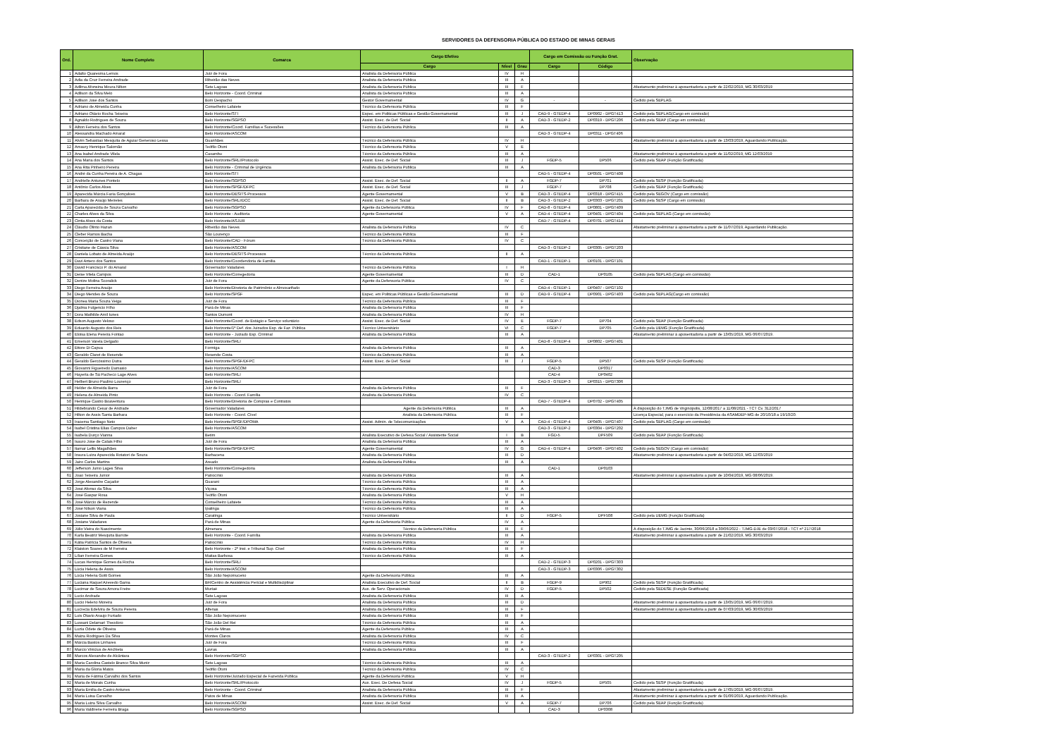SERVIDORES DA DEFENSORIA PÚBLICA DO ESTADO DE MINAS GERAIS
| Ord. | Nome Completo | Comarca | Cargo Efetivo | | | Cargo em Comissão ou Função Grat. | | Observação |
| --- | --- | --- | --- | --- | --- | --- | --- | --- |
| | | | Cargo | Nível | Grau | Cargo | Código | |
| 1 | Adalto Quaresma Lemos | Juiz de Fora | Analista da Defensoria Pública | IV | H | | | |
| 2 | Adia da Cruz Ferreira Andrade | Ribeirão das Neves | Analista da Defensoria Pública | III | A | | | |
| 3 | Adilma Afonsina Moura Nilton | Sete Lagoas | Analista da Defensoria Pública | III | F | | | Afastamento preliminar à aposentadoria a partir de 22/02/2019, MG 30/03/2019 |
| 4 | Adilson da Silva Melo | Belo Horizonte - Coord. Criminal | Analista da Defensoria Pública | III | A | | | |
| 5 | Adilson José dos Santos | Bom Despacho | Gestor Governamental | IV | G | - | - | Cedido pela SEPLAG |
| 6 | Adriano de Almeida Cunha | Conselheiro Lafaiete | Técnico da Defensoria Pública | III | F | | | |
| 7 | Adriano Otávio Rocha Teixeira | Belo Horizonte/STI | Espec. em Politicas Públicas e Gestão Governamental | III | J | CAD-9 - GTEDP-4 | DP0902 - DPGT413 | Cedido pela SEPLAG(Cargo em comissão) |
| 8 | Agnaldo Rodrigues de Souza | Belo Horizonte/SGPSO | Assist. Exec. de Def. Social | II | A | CAD-3 - GTEDP-2 | DP0319 - DPGT206 | Cedido pela SEAP (Cargo em comissão) |
| 9 | Ailton Ferreira dos Santos | Belo Horizonte/Coord. Famílias e Sucessões | Técnico da Defensoria Pública | III | A | | | |
| 10 | Alessandra Machado Amaral | Belo Horizonte/ASCOM | | | | CAD-3 - GTEDP-4 | DP0311 - DPGT406 | |
| 11 | Alvim Sebastiao Mesquita de Aguiar Generoso Lessa | Guanhães | Técnico da Defensoria Pública | IV | H | | | Afastamento preliminar à aposentadoria a partir de 13/03/2019, Aguardando Publicação. |
| 12 | Amaury Henrique Salomão | Teófilo Otoni | Técnico da Defensoria Pública | V | E | | | |
| 13 | Ana Isabel Andrade Vilela | Caxambu | Técnico da Defensoria Pública | III | A | | | Afastamento preliminar à aposentadoria a partir de 11/02/2019, MG 12/03/2019 |
| 14 | Ana Maria dos Santos | Belo Horizonte/SRLI/Protocolo | Assist. Exec. de Def. Social | III | J | FGDP-5 | DP506 | Cedido pela SEAP (Função Gratificada) |
| 15 | Ana Rita Pinheiro Pereira | Belo Horizonte - Criminal de Urgência | Analista da Defensoria Pública | III | A | | | |
| 16 | André da Cunha Pereira de A. Chagas | Belo Horizonte/STI | | | | CAD-5 - GTEDP-4 | DP0501 - DPGT408 | |
| 17 | Andrielle Antunes Pontelo | Belo Horizonte/SGPSO | Assist. Exec. de Def. Social | II | A | FGDP-7 | DP701 | Cedido pela SESP (Função Gratificada) |
| 18 | Antônio Carlos Alves | Belo Horizonte/SPGF/DFPC | Assist. Exec. de Def. Social | III | J | FGDP-7 | DP708 | Cedido pela SEAP (Função Gratificada) |
| 19 | Aparecida Márcia Faria Gonçalves | Belo Horizonte/DESITS-Processos | Agente Governamental | V | B | CAD-3 - GTEDP-4 | DP0318 - DPGT415 | Cedido pela SEGOV (Cargo em comissão) |
| 20 | Barbara de Araújo Meireles | Belo Horizonte/SRLI/DCC | Assist. Exec. de Def. Social | II | B | CAD-3 - GTEDP-2 | DP0303 - DPGT201 | Cedido pela SESP (Cargo em comissão) |
| 21 | Carla Aparecida de Souza Carvalho | Belo Horizonte/SGPSO | Agente da Defensoria Pública | IV | F | CAD-8 - GTEDP-4 | DP0801 - DPGT409 | |
| 22 | Charles Alves da Silva | Belo Horizonte - Auditoria | Agente Governamental | V | A | CAD-4 - GTEDP-4 | DP0401 - DPGT404 | Cedido pela SEPLAG (Cargo em comissão) |
| 23 | Cintia Alves da Costa | Belo Horizonte/ASJUR | | | | CAD-7 - GTEDP-4 | DP0701 - DPGT414 | |
| 24 | Cláudio Olinto Hazan | Ribeirão das Neves | Analista da Defensoria Pública | IV | C | | | Afastamento preliminar à aposentadoria a partir de 11/07/2019, Aguardando Publicação. |
| 25 | Cleber Ramos Bacha | São Lourenço | Técnico da Defensoria Pública | III | F | | | |
| 26 | Conceição de Castro Viana | Belo Horizonte/CAD - Fórum | Técnico da Defensoria Pública | IV | C | | | |
| 27 | Cristiane de Cássia Silva | Belo Horizonte/ASCOM | | | | CAD-3 - GTEDP-2 | DP0305 - DPGT203 | |
| 28 | Daniela Lobato de Almeida Araújo | Belo Horizonte/DESITS-Processos | Técnico da Defensoria Pública | II | A | | | |
| 29 | Davi Antero dos Santos | Belo Horizonte/Coordendoria de Familia | | | | CAD-1 - GTEDP-1 | DP0101 - DPGT101 | |
| 30 | David Francisco P. do Amaral | Governador Valadares | Técnico da Defensoria Pública | I | H | | | |
| 31 | Deise Vilela Campos | Belo Horizonte/Corregedoria | Agente Governamental | III | D | CAD-1 | DP0105 | Cedido pela SEPLAG (Cargo em comissão) |
| 32 | Denize Molina Scoralick | Juiz de Fora | Agente da Defensoria Pública | IV | C | | | |
| 33 | Diego Ferreira Araújo | Belo Horizonte/Diretoria de Patrimônio e Almoxarifado | | | | CAD-4 - GTEDP-1 | DP0407 - DPGT102 | |
| 34 | Diego Mendes de Souza | Belo Horizonte/SPGF | Espec. em Politicas Públicas e Gestão Governamental | III | D | CAD-9 - GTEDP-4 | DP0901 - DPGT403 | Cedido pela SEPLAG(Cargo em comissão) |
| 35 | Dionea Maria Souza Veiga | Juiz de Fora | Técnico da Defensoria Pública | III | F | | | |
| 36 | Djalma Fulgencio Filho | Pará de Minas | Analista da Defensoria Pública | III | F | | | |
| 37 | Dora Mathilde Amil Iunes | Santos Dumont | Analista da Defensoria Pública | IV | H | | | |
| 38 | Edson Augusto Veloso | Belo Horizonte/Coord. de Estágio e Serviço voluntário | Assist. Exec. de Def. Social | IV | E | FGDP-7 | DP704 | Cedido pela SEAP (Função Gratificada) |
| 39 | Eduardo Augusto dos Reis | Belo Horizonte/1ª Def. dos Juizados Esp. de Faz. Pública | Técnico Universitário | VI | C | FGDP-7 | DP705 | Cedido pela UEMG (Função Gratificada) |
| 40 | Eloisa Elena Pereira Fontao | Belo Horizonte - Juizado Esp. Criminal | Analista da Defensoria Pública | III | A | | | Afastamento preliminar à aposentadoria a partir de 13/05/2019, MG 06/07/2019. |
| 41 | Emerson Varela Delgado | Belo Horizonte/SRLI | | | | CAD-8 - GTEDP-4 | DP0802 - DPGT401 | |
| 42 | Ettore Di Capua | Formiga | Analista da Defensoria Pública | III | A | | | |
| 43 | Geraldo Claret de Resende | Resende Costa | Técnico da Defensoria Pública | III | A | | | |
| 44 | Geraldo Gercóssimo Dutra | Belo Horizonte/SPGF/DFPC | Assist. Exec. de Def. Social | III | J | FGDP-5 | DP507 | Cedido pela SESP (Função Gratificada) |
| 45 | Giovanni Figueiredo Damasio | Belo Horizonte/ASCOM | | | | CAD-3 | DP0317 | |
| 46 | Hayerta de Sá Pacheco Lage Alves | Belo Horizonte/SRLI | | | | CAD-4 | DP0402 | |
| 47 | Helbert Bruno Paulino Lourenço | Belo Horizonte/SRLI | | | | CAD-3 - GTEDP-3 | DP0315 - DPGT306 | |
| 48 | Helder de Almeida Barra | Juiz de Fora | Analista da Defensoria Pública | III | F | | | |
| 49 | Helena de Almeida Pinto | Belo Horizonte - Coord. Família | Analista da Defensoria Pública | IV | C | | | |
| 50 | Henrique Castro Boaventura | Belo Horizonte/Diretoria de Compras e Contratos | | | | CAD-7 - GTEDP-4 | DP0702 - DPGT405 | |
| 51 | Hildebrando Cesar de Andrade | Governador Valadares | Agente da Defensoria Pública | III | A | | | À disposição do TJMG de Virginópolis, 12/08/2017 a 11/08/2021 - TCT Cv. 312/2017 |
| 52 | Hilton de Assis Santa Barbara | Belo Horizonte - Coord. Cível | Analista da Defensoria Pública | III | F | | | Licença Especial, para o exercício da Presidência da ASAMDEP-MG de 20/10/18 a 19/10/20. |
| 53 | Iracema Santiago Neto | Belo Horizonte/SPGF/DPOMA | Assist. Admin. de Telecomunicações | V | A | CAD-4 - GTEDP-4 | DP0405 - DPGT407 | Cedido pela SEPLAG (Cargo em comissão) |
| 54 | Isabel Cristina Elias Campos Daher | Belo Horizonte/ASCOM | | | | CAD-3 - GTEDP-2 | DP0304 - DPGT202 | |
| 55 | Isabela Durço Vianna | Betim | Analista Executivo de Defesa Social / Assistente Social | I | B | FGD-5 | DPF509 | Cedido pela SEAP (Função Gratificada) |
| 56 | Isauro Jose de Calais Filho | Juiz de Fora | Analista da Defensoria Pública | III | A | | | |
| 57 | Itamar Lellis Magalhães | Belo Horizonte/SPGF/DFPC | Agente Governamental | IV | G | CAD-4 - GTEDP-4 | DP0406 - DPGT402 | Cedido pela SEGOV (Cargo em comissão) |
| 58 | Izaura Luiza Aparecida Rotatori de Souza | Barbacena | Analista da Defensoria Pública | III | D | | | Afastamento preliminar à aposentadoria a partir de 04/02/2019, MG 12/03/2019 |
| 59 | Jairo Carlos Martins | Areado | Analista da Defensoria Pública | III | A | | | |
| 60 | Jefferson Junio Lages Silva | Belo Horizonte/Corregedoria | | | | CAD-1 | DP0103 | |
| 61 | Joao Teixeira Junior | Patrocínio | Analista da Defensoria Pública | III | A | | | Afastamento preliminar à aposentadoria a partir de 10/04/2019, MG 08/06/2019. |
| 62 | Jorge Alexandre Caçador | Guarani | Técnico da Defensoria Pública | III | A | | | |
| 63 | José Afonso da Silva | Viçosa | Técnico da Defensoria Pública | III | A | | | |
| 64 | José Gaspar Rosa | Teófilo Otoni | Analista da Defensoria Pública | V | H | | | |
| 65 | José Márcio de Rezende | Conselheiro Lafaiete | Técnico da Defensoria Pública | III | A | | | |
| 66 | José Nilson Viana | Ipatinga | Técnico da Defensoria Pública | III | A | | | |
| 67 | Josiane Silva de Paula | Caratinga | Técnico Universitário | II | D | FGDP-5 | DPF508 | Cedido pela UEMG (Função Gratificada) |
| 68 | Josiane Valadares | Pará de Minas | Agente da Defensoria Pública | IV | A | | | |
| 69 | Júlio Vieira do Nascimento | Almenara | Técnico da Defensoria Pública | III | F | | | À disposição do TJMG de Jacinto, 30/06/2018 a 30/06/2022 - TJMG-DJE de 03/07/2018 - TCT nº 217/2018 |
| 70 | Karla Beatriz Mesquita Barrote | Belo Horizonte - Coord. Família | Analista da Defensoria Pública | III | A | | | Afastamento preliminar à aposentadoria a partir de 21/02/2019, MG 30/03/2019 |
| 71 | Kátia Patrícia Santos de Oliveira | Patrocínio | Técnico da Defensoria Pública | IV | H | | | |
| 72 | Klaiston Soares de M Ferreira | Belo Horizonte - 2ª Inst. e Tribunal Sup. Cível | Analista da Defensoria Pública | III | F | | | |
| 73 | Lílian Ferreira Gomes | Matias Barbosa | Técnico da Defensoria Pública | III | A | | | |
| 74 | Lucas Henrique Gomes da Rocha | Belo Horizonte/SRLI | | | | CAD-2 - GTEDP-3 | DP0201 - DPGT303 | |
| 75 | Lúcia Helena de Assis | Belo Horizonte/ASCOM | | | | CAD-3 - GTEDP-3 | DP0306 - DPGT302 | |
| 76 | Lúcia Helena Gotti Gomes | São João Nepomuceno | Agente da Defensoria Pública | III | A | | | |
| 77 | Luciana Raquel Azevedo Gama | BH/Centro de Assistência Pericial e Multidisciplinar | Analista Executivo de Def. Social | II | B | FGDP-9 | DP902 | Cedido pela SESP (Função Gratificada) |
| 78 | Lucimar de Souza Amora Freire | Muriaé | Aux. de Serv. Operacionais | IV | D | FGDP-5 | DP502 | Cedido pela SEDESE (Função Gratificada) |
| 79 | Lucio Andrade | Sete Lagoas | Analista da Defensoria Pública | III | A | | | |
| 80 | Lucio Heleno Moreira | Juiz de Fora | Analista da Defensoria Pública | III | D | | | Afastamento preliminar à aposentadoria a partir de 13/05/2019, MG 06/07/2019. |
| 81 | Lucrecia Edelvira de Souza Pereira | Alfenas | Analista da Defensoria Pública | III | F | | | Afastamento preliminar à aposentadoria a partir de 07/03/2019, MG 30/03/2019 |
| 82 | Luis Otavio Araujo Furtado | São João Nepomuceno | Analista da Defensoria Pública | III | F | | | |
| 83 | Lussani Delamari Theodoro | São João Del Rei | Técnico da Defensoria Pública | III | A | | | |
| 84 | Luzia Odete de Oliveira | Pará de Minas | Agente da Defensoria Pública | III | A | | | |
| 85 | Maiza Rodrigues Da Silva | Montes Claros | Analista da Defensoria Pública | IV | C | | | |
| 86 | Márcia Bastos Linhares | Juiz de Fora | Técnico da Defensoria Pública | III | F | | | |
| 87 | Marcio Vinicius de Anchieta | Lavras | Analista da Defensoria Pública | III | A | | | |
| 88 | Marcos Alexandre de Alcântara | Belo Horizonte/SGPSO | | | | CAD-3 - GTEDP-2 | DP0301 - DPGT205 | |
| 89 | Maria Carolina Castelo Branco Silva Muniz | Sete Lagoas | Técnico da Defensoria Pública | III | A | | | |
| 90 | Maria da Gloria Matos | Teófilo Otoni | Técnico da Defensoria Pública | IV | C | | | |
| 91 | Maria de Fátima Carvalho dos Santos | Belo Horizonte/Juizado Especial de Fazenda Pública | Agente da Defensoria Pública | V | H | | | |
| 92 | Maria de Morais Cunha | Belo Horizonte/SRLI/Protocolo | Aux. Exec. De Defesa Social | IV | J | FGDP-5 | DP505 | Cedido pela SESP (Função Gratificada) |
| 93 | Maria Emilia de Castro Antunes | Belo Horizonte - Coord. Criminal | Analista da Defensoria Pública | III | F | | | Afastamento preliminar à aposentadoria a partir de 17/05/2019, MG 06/07/2019. |
| 94 | Maria Luisa Carvalho | Patos de Minas | Analista da Defensoria Pública | III | A | | | Afastamento preliminar à aposentadoria a partir de 01/06/2019, Aguardando Publicação. |
| 95 | Maria Luiza Silva Carvalho | Belo Horizonte/ASCOM | Assist. Exec. de Def. Social | V | A | FGDP-7 | DP706 | Cedido pela SEAP (Função Gratificada) |
| 96 | Maria Valdirene Ferreira Braga | Belo Horizonte/SGPSO | | | | CAD-3 | DP0308 | |